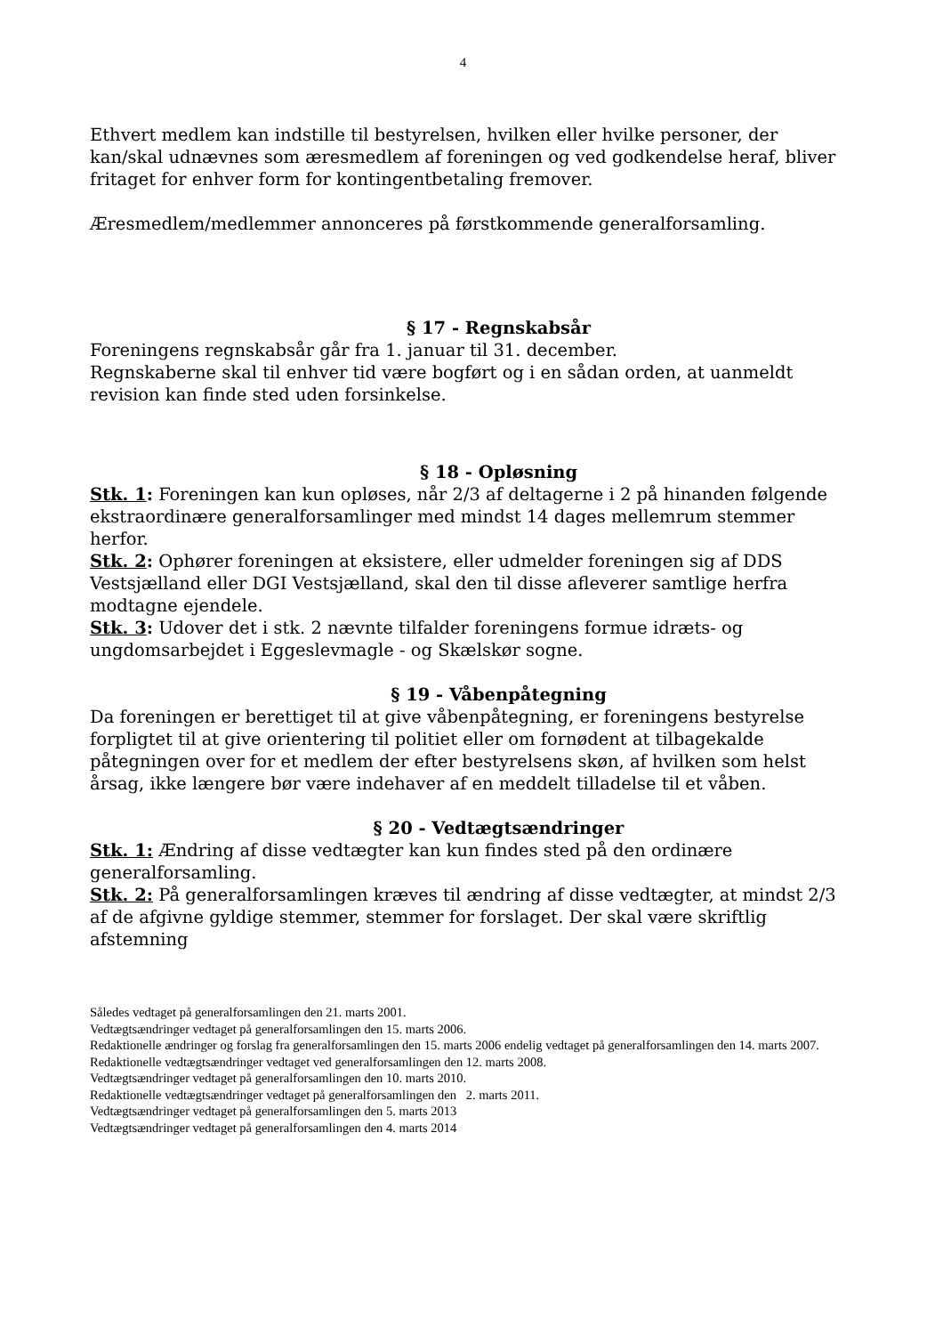4
Ethvert medlem kan indstille til bestyrelsen, hvilken eller hvilke personer, der kan/skal udnævnes som æresmedlem af foreningen og ved godkendelse heraf, bliver fritaget for enhver form for kontingentbetaling fremover.
Æresmedlem/medlemmer annonceres på førstkommende generalforsamling.
§ 17 - Regnskabsår
Foreningens regnskabsår går fra 1. januar til 31. december.
Regnskaberne skal til enhver tid være bogført og i en sådan orden, at uanmeldt revision kan finde sted uden forsinkelse.
§ 18 - Opløsning
Stk. 1: Foreningen kan kun opløses, når 2/3 af deltagerne i 2 på hinanden følgende ekstraordinære generalforsamlinger med mindst 14 dages mellemrum stemmer herfor.
Stk. 2: Ophører foreningen at eksistere, eller udmelder foreningen sig af DDS Vestsjælland eller DGI Vestsjælland, skal den til disse afleverer samtlige herfra modtagne ejendele.
Stk. 3: Udover det i stk. 2 nævnte tilfalder foreningens formue idræts- og ungdomsarbejdet i Eggeslevmagle - og Skælskør sogne.
§ 19 - Våbenpåtegning
Da foreningen er berettiget til at give våbenpåtegning, er foreningens bestyrelse forpligtet til at give orientering til politiet eller om fornødent at tilbagekalde påtegningen over for et medlem der efter bestyrelsens skøn, af hvilken som helst årsag, ikke længere bør være indehaver af en meddelt tilladelse til et våben.
§ 20 - Vedtægtsændringer
Stk. 1: Ændring af disse vedtægter kan kun findes sted på den ordinære generalforsamling.
Stk. 2: På generalforsamlingen kræves til ændring af disse vedtægter, at mindst 2/3 af de afgivne gyldige stemmer, stemmer for forslaget. Der skal være skriftlig afstemning
Således vedtaget på generalforsamlingen den 21. marts 2001.
Vedtægtsændringer vedtaget på generalforsamlingen den 15. marts 2006.
Redaktionelle ændringer og forslag fra generalforsamlingen den 15. marts 2006 endelig vedtaget på generalforsamlingen den 14. marts 2007.
Redaktionelle vedtægtsændringer vedtaget ved generalforsamlingen den 12. marts 2008.
Vedtægtsændringer vedtaget på generalforsamlingen den 10. marts 2010.
Redaktionelle vedtægtsændringer vedtaget på generalforsamlingen den 2. marts 2011.
Vedtægtsændringer vedtaget på generalforsamlingen den 5. marts 2013
Vedtægtsændringer vedtaget på generalforsamlingen den 4. marts 2014